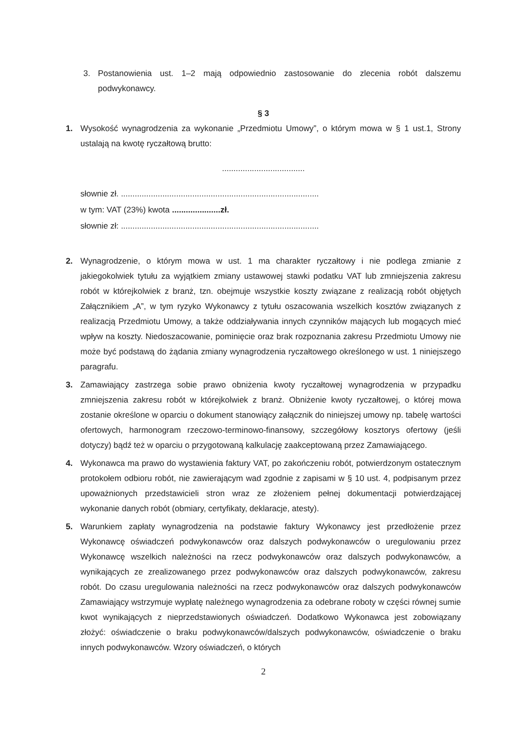3. Postanowienia ust. 1–2 mają odpowiednio zastosowanie do zlecenia robót dalszemu podwykonawcy.
§ 3
1. Wysokość wynagrodzenia za wykonanie „Przedmiotu Umowy”, o którym mowa w § 1 ust.1, Strony ustalają na kwotę ryczałtową brutto:
....................................
słownie zł. ......................................................................................
w tym: VAT (23%) kwota .....................zł.
słownie zł: ......................................................................................
2. Wynagrodzenie, o którym mowa w ust. 1 ma charakter ryczałtowy i nie podlega zmianie z jakiegokolwiek tytułu za wyjątkiem zmiany ustawowej stawki podatku VAT lub zmniejszenia zakresu robót w którejkolwiek z branż, tzn. obejmuje wszystkie koszty związane z realizacją robót objętych Załącznikiem „A”, w tym ryzyko Wykonawcy z tytułu oszacowania wszelkich kosztów związanych z realizacją Przedmiotu Umowy, a także oddziaływania innych czynników mających lub mogących mieć wpływ na koszty. Niedoszacowanie, pominięcie oraz brak rozpoznania zakresu Przedmiotu Umowy nie może być podstawą do żądania zmiany wynagrodzenia ryczałtowego określonego w ust. 1 niniejszego paragrafu.
3. Zamawiający zastrzega sobie prawo obniżenia kwoty ryczałtowej wynagrodzenia w przypadku zmniejszenia zakresu robót w którejkolwiek z branż. Obniżenie kwoty ryczałtowej, o której mowa zostanie określone w oparciu o dokument stanowiący załącznik do niniejszej umowy np. tabelę wartości ofertowych, harmonogram rzeczowo-terminowo-finansowy, szczegółowy kosztorys ofertowy (jeśli dotyczy) bądź też w oparciu o przygotowaną kalkulację zaakceptowaną przez Zamawiającego.
4. Wykonawca ma prawo do wystawienia faktury VAT, po zakończeniu robót, potwierdzonym ostatecznym protokołem odbioru robót, nie zawierającym wad zgodnie z zapisami w § 10 ust. 4, podpisanym przez upoważnionych przedstawicieli stron wraz ze złożeniem pełnej dokumentacji potwierdzającej wykonanie danych robót (obmiary, certyfikaty, deklaracje, atesty).
5. Warunkiem zapłaty wynagrodzenia na podstawie faktury Wykonawcy jest przedłożenie przez Wykonawcę oświadczeń podwykonawców oraz dalszych podwykonawców o uregulowaniu przez Wykonawcę wszelkich należności na rzecz podwykonawców oraz dalszych podwykonawców, a wynikających ze zrealizowanego przez podwykonawców oraz dalszych podwykonawców, zakresu robót. Do czasu uregulowania należności na rzecz podwykonawców oraz dalszych podwykonawców Zamawiający wstrzymuje wypłatę należnego wynagrodzenia za odebrane roboty w części równej sumie kwot wynikających z nieprzedstawionych oświadczeń. Dodatkowo Wykonawca jest zobowiązany złożyć: oświadczenie o braku podwykonawców/dalszych podwykonawców, oświadczenie o braku innych podwykonawców. Wzory oświadczeń, o których
2